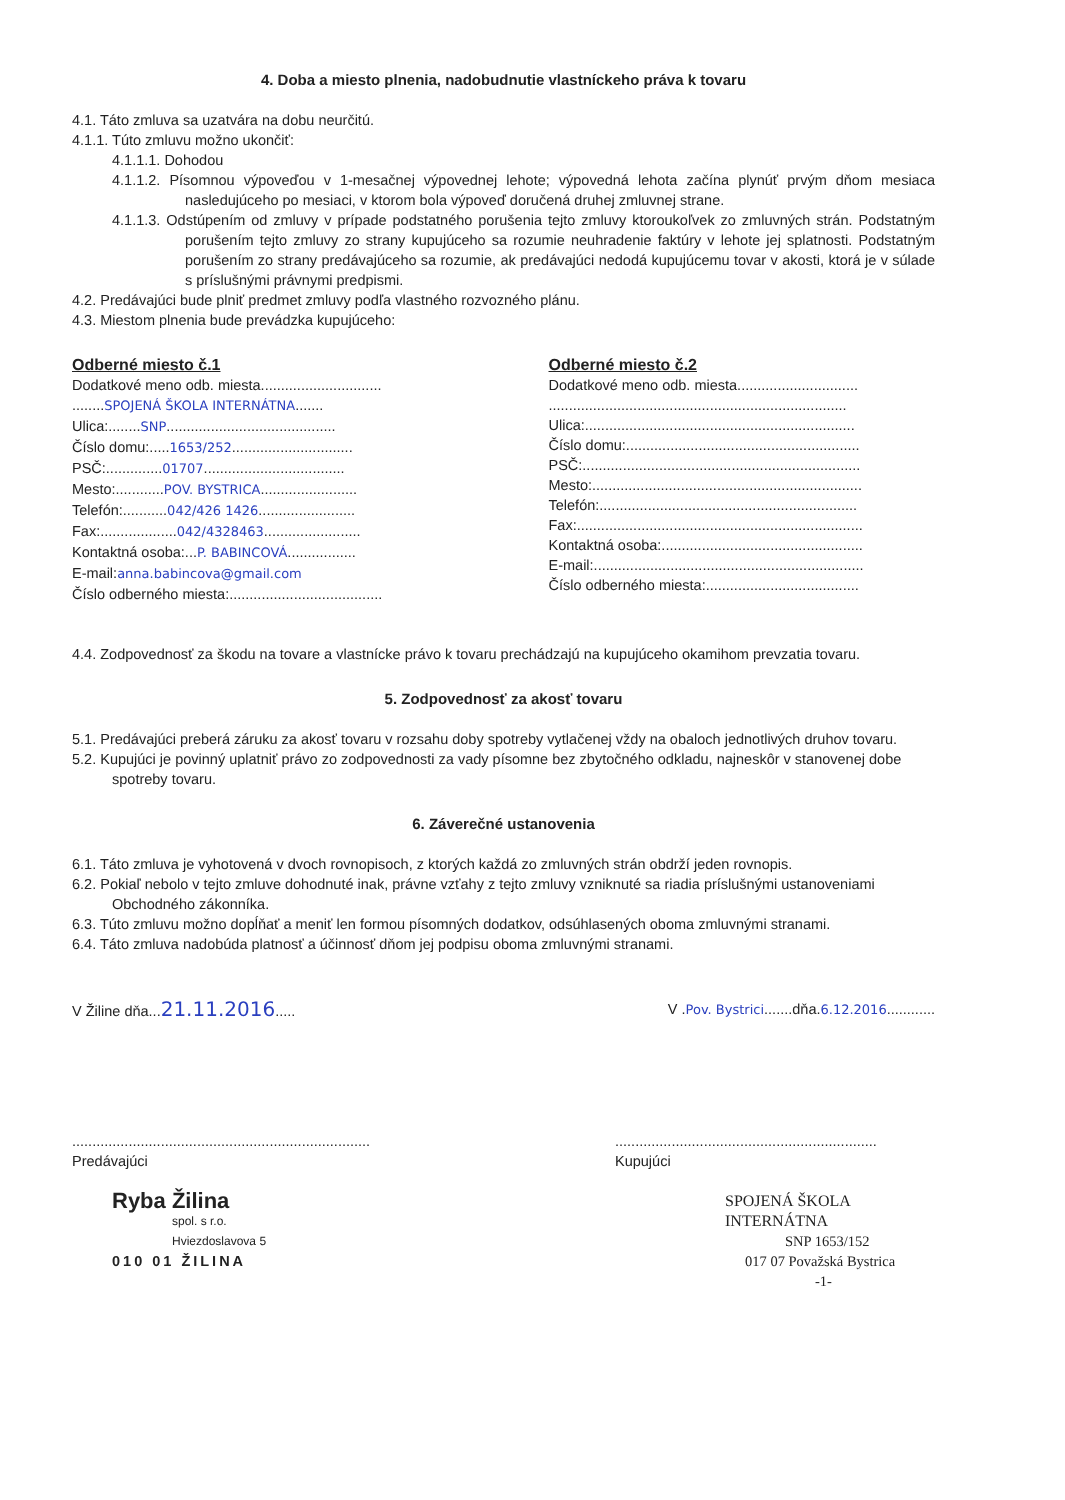4. Doba a miesto plnenia, nadobudnutie vlastníckeho práva k tovaru
4.1. Táto zmluva sa uzatvára na dobu neurčitú.
4.1.1. Túto zmluvu možno ukončiť:
4.1.1.1. Dohodou
4.1.1.2. Písomnou výpoveďou v 1-mesačnej výpovednej lehote; výpovedná lehota začína plynúť prvým dňom mesiaca nasledujúceho po mesiaci, v ktorom bola výpoveď doručená druhej zmluvnej strane.
4.1.1.3. Odstúpením od zmluvy v prípade podstatného porušenia tejto zmluvy ktoroukoľvek zo zmluvných strán. Podstatným porušením tejto zmluvy zo strany kupujúceho sa rozumie neuhradenie faktúry v lehote jej splatnosti. Podstatným porušením zo strany predávajúceho sa rozumie, ak predávajúci nedodá kupujúcemu tovar v akosti, ktorá je v súlade s príslušnými právnymi predpismi.
4.2. Predávajúci bude plniť predmet zmluvy podľa vlastného rozvozného plánu.
4.3. Miestom plnenia bude prevádzka kupujúceho:
Odberné miesto č.1
Dodatkové meno odb. miesta..............................
........SPOJENÁ ŠKOLA INTERNÁTNA.......
Ulica:........SNP..........................................
Číslo domu:.....1653/252..............................
PSČ:..............01707...................................
Mesto:............POV. BYSTRICA........................
Telefón:...........042/426 1426........................
Fax:...................042/4328463........................
Kontaktná osoba:...P. BABINCOVÁ.................
E-mail:anna.babincova@gmail.com
Číslo odberného miesta:......................................
Odberné miesto č.2
Dodatkové meno odb. miesta..............................
..........................................................................
Ulica:...................................................................
Číslo domu:..........................................................
PSČ:.....................................................................
Mesto:...................................................................
Telefón:................................................................
Fax:.......................................................................
Kontaktná osoba:..................................................
E-mail:...................................................................
Číslo odberného miesta:......................................
4.4. Zodpovednosť za škodu na tovare a vlastnícke právo k tovaru prechádzajú na kupujúceho okamihom prevzatia tovaru.
5. Zodpovednosť za akosť tovaru
5.1. Predávajúci preberá záruku za akosť tovaru v rozsahu doby spotreby vytlačenej vždy na obaloch jednotlivých druhov tovaru.
5.2. Kupujúci je povinný uplatniť právo zo zodpovednosti za vady písomne bez zbytočného odkladu, najneskôr v stanovenej dobe spotreby tovaru.
6. Záverečné ustanovenia
6.1. Táto zmluva je vyhotovená v dvoch rovnopisoch, z ktorých každá zo zmluvných strán obdrží jeden rovnopis.
6.2. Pokiaľ nebolo v tejto zmluve dohodnuté inak, právne vzťahy z tejto zmluvy vzniknuté sa riadia príslušnými ustanoveniami Obchodného zákonníka.
6.3. Túto zmluvu možno dopĺňať a meniť len formou písomných dodatkov, odsúhlasených oboma zmluvnými stranami.
6.4. Táto zmluva nadobúda platnosť a účinnosť dňom jej podpisu oboma zmluvnými stranami.
V Žiline dňa...21.11.2016..... V .Pov. Bystrici.......dňa.6.12.2016............
..........................................................................
Predávajúci
Ryba Žilina
spol. s r.o.
Hviezdoslavova 5
010 01 ŽILINA
.................................................................
Kupujúci
SPOJENÁ ŠKOLA INTERNÁTNA
SNP 1653/152
017 07 Považská Bystrica
-1-